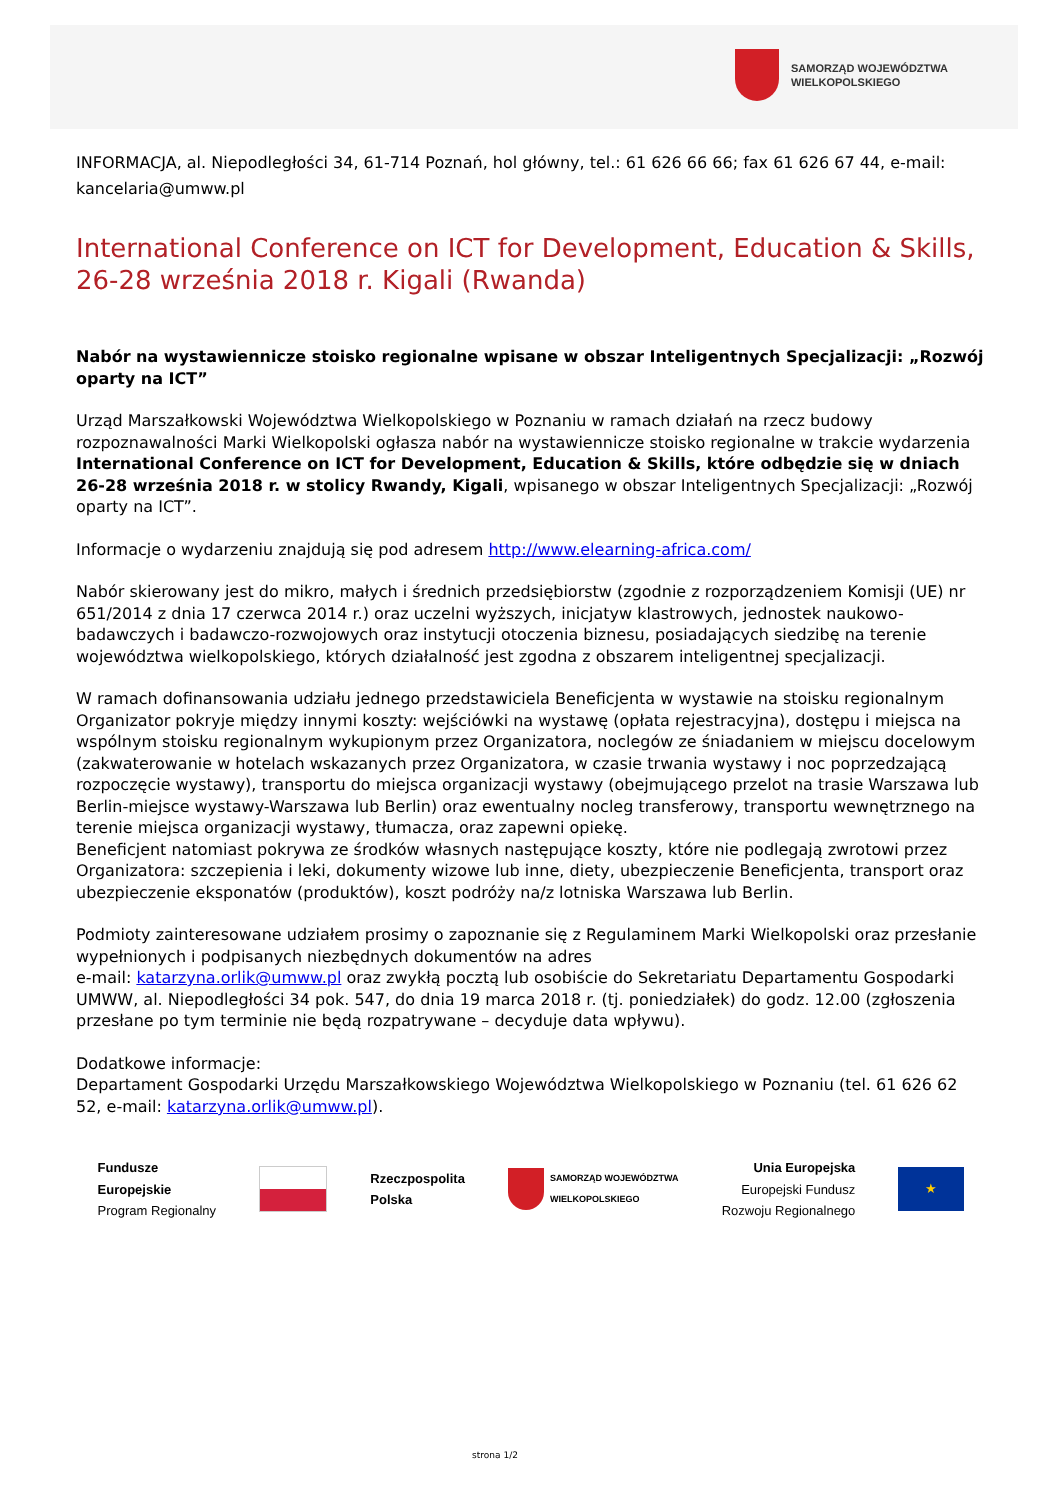SAMORZĄD WOJEWÓDZTWA
WIELKOPOLSKIEGO
INFORMACJA, al. Niepodległości 34, 61-714 Poznań, hol główny, tel.: 61 626 66 66; fax 61 626 67 44, e-mail: kancelaria@umww.pl
International Conference on ICT for Development, Education & Skills, 26-28 września 2018 r. Kigali (Rwanda)
Nabór na wystawiennicze stoisko regionalne wpisane w obszar Inteligentnych Specjalizacji: „Rozwój oparty na ICT”
Urząd Marszałkowski Województwa Wielkopolskiego w Poznaniu w ramach działań na rzecz budowy rozpoznawalności Marki Wielkopolski ogłasza nabór na wystawiennicze stoisko regionalne w trakcie wydarzenia International Conference on ICT for Development, Education & Skills, które odbędzie się w dniach 26-28 września 2018 r. w stolicy Rwandy, Kigali, wpisanego w obszar Inteligentnych Specjalizacji: „Rozwój oparty na ICT”.
Informacje o wydarzeniu znajdują się pod adresem http://www.elearning-africa.com/
Nabór skierowany jest do mikro, małych i średnich przedsiębiorstw (zgodnie z rozporządzeniem Komisji (UE) nr 651/2014 z dnia 17 czerwca 2014 r.) oraz uczelni wyższych, inicjatyw klastrowych, jednostek naukowo-badawczych i badawczo-rozwojowych oraz instytucji otoczenia biznesu, posiadających siedzibę na terenie województwa wielkopolskiego, których działalność jest zgodna z obszarem inteligentnej specjalizacji.
W ramach dofinansowania udziału jednego przedstawiciela Beneficjenta w wystawie na stoisku regionalnym Organizator pokryje między innymi koszty: wejściówki na wystawę (opłata rejestracyjna), dostępu i miejsca na wspólnym stoisku regionalnym wykupionym przez Organizatora, noclegów ze śniadaniem w miejscu docelowym (zakwaterowanie w hotelach wskazanych przez Organizatora, w czasie trwania wystawy i noc poprzedzającą rozpoczęcie wystawy), transportu do miejsca organizacji wystawy (obejmującego przelot na trasie Warszawa lub Berlin-miejsce wystawy-Warszawa lub Berlin) oraz ewentualny nocleg transferowy, transportu wewnętrznego na terenie miejsca organizacji wystawy, tłumacza, oraz zapewni opiekę.
Beneficjent natomiast pokrywa ze środków własnych następujące koszty, które nie podlegają zwrotowi przez Organizatora: szczepienia i leki, dokumenty wizowe lub inne, diety, ubezpieczenie Beneficjenta, transport oraz ubezpieczenie eksponatów (produktów), koszt podróży na/z lotniska Warszawa lub Berlin.
Podmioty zainteresowane udziałem prosimy o zapoznanie się z Regulaminem Marki Wielkopolski oraz przesłanie wypełnionych i podpisanych niezbędnych dokumentów na adres
e-mail: katarzyna.orlik@umww.pl oraz zwykłą pocztą lub osobiście do Sekretariatu Departamentu Gospodarki UMWW, al. Niepodległości 34 pok. 547, do dnia 19 marca 2018 r. (tj. poniedziałek) do godz. 12.00 (zgłoszenia przesłane po tym terminie nie będą rozpatrywane – decyduje data wpływu).
Dodatkowe informacje:
Departament Gospodarki Urzędu Marszałkowskiego Województwa Wielkopolskiego w Poznaniu (tel. 61 626 62 52, e-mail: katarzyna.orlik@umww.pl).
Fundusze
Europejskie
Program Regionalny
Rzeczpospolita
Polska
SAMORZĄD WOJEWÓDZTWA
WIELKOPOLSKIEGO
Unia Europejska
Europejski Fundusz
Rozwoju Regionalnego
★
strona 1/2